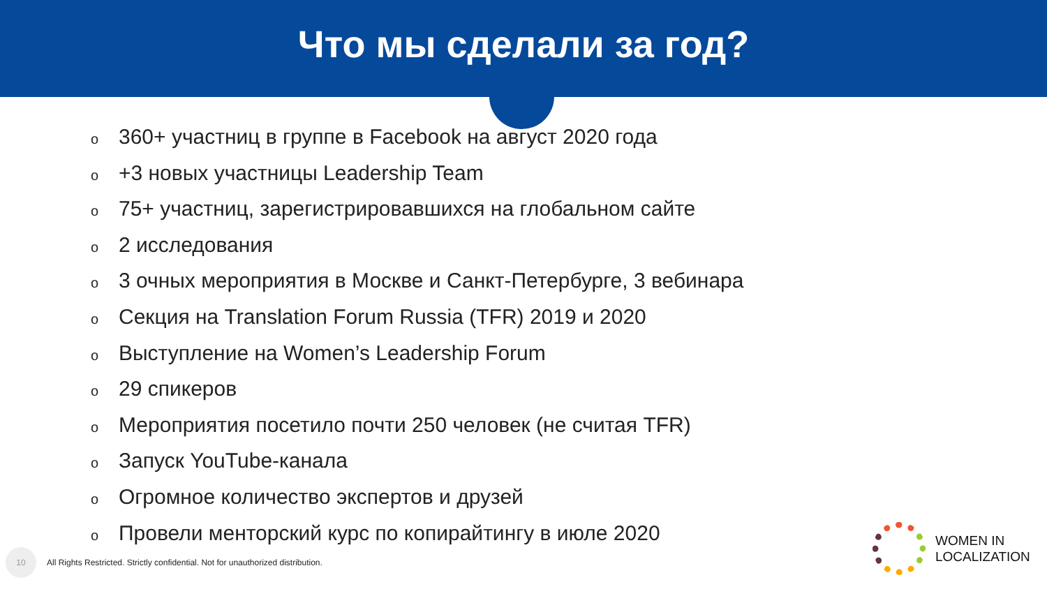Что мы сделали за год?
o 360+ участниц в группе в Facebook на август 2020 года
o +3 новых участницы Leadership Team
o 75+ участниц, зарегистрировавшихся на глобальном сайте
o 2 исследования
o 3 очных мероприятия в Москве и Санкт-Петербурге, 3 вебинара
o Секция на Translation Forum Russia (TFR) 2019 и 2020
o Выступление на Women’s Leadership Forum
o 29 спикеров
o Мероприятия посетило почти 250 человек (не считая TFR)
o Запуск YouTube-канала
o Огромное количество экспертов и друзей
o Провели менторский курс по копирайтингу в июле 2020
10
All Rights Restricted. Strictly confidential. Not for unauthorized distribution.
WOMEN IN
LOCALIZATION